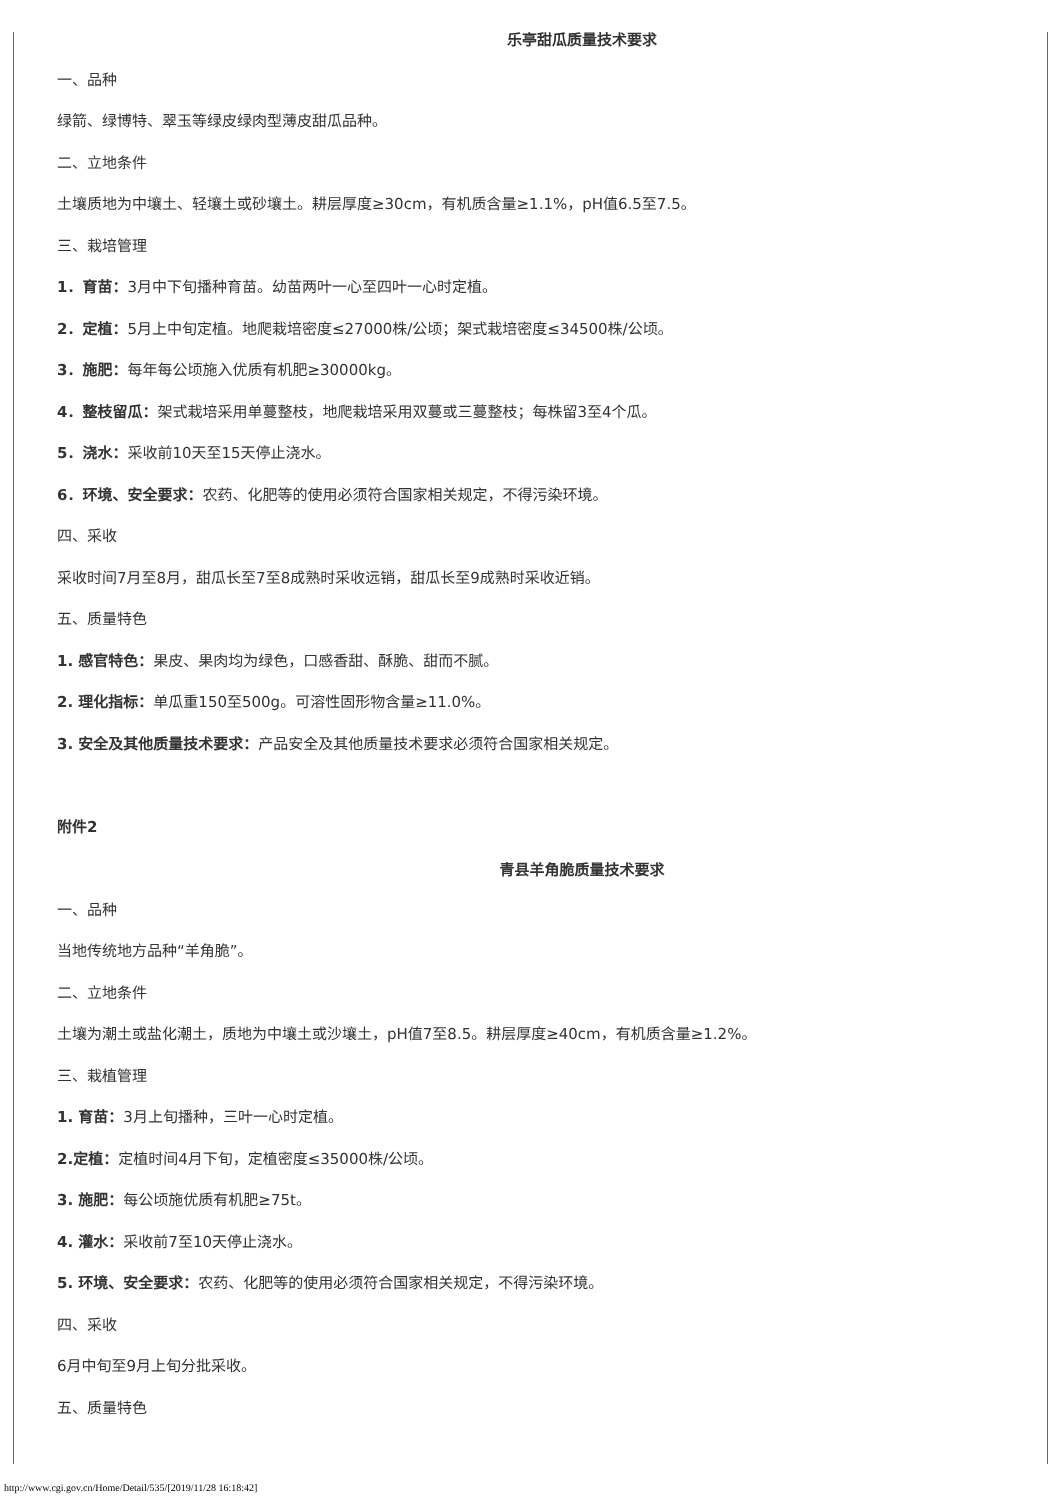乐亭甜瓜质量技术要求
一、品种
绿箭、绿博特、翠玉等绿皮绿肉型薄皮甜瓜品种。
二、立地条件
土壤质地为中壤土、轻壤土或砂壤土。耕层厚度≥30cm，有机质含量≥1.1%，pH值6.5至7.5。
三、栽培管理
1．育苗：3月中下旬播种育苗。幼苗两叶一心至四叶一心时定植。
2．定植：5月上中旬定植。地爬栽培密度≤27000株/公顷；架式栽培密度≤34500株/公顷。
3．施肥：每年每公顷施入优质有机肥≥30000kg。
4．整枝留瓜：架式栽培采用单蔓整枝，地爬栽培采用双蔓或三蔓整枝；每株留3至4个瓜。
5．浇水：采收前10天至15天停止浇水。
6．环境、安全要求：农药、化肥等的使用必须符合国家相关规定，不得污染环境。
四、采收
采收时间7月至8月，甜瓜长至7至8成熟时采收远销，甜瓜长至9成熟时采收近销。
五、质量特色
1. 感官特色：果皮、果肉均为绿色，口感香甜、酥脆、甜而不腻。
2. 理化指标：单瓜重150至500g。可溶性固形物含量≥11.0%。
3. 安全及其他质量技术要求：产品安全及其他质量技术要求必须符合国家相关规定。
附件2
青县羊角脆质量技术要求
一、品种
当地传统地方品种“羊角脆”。
二、立地条件
土壤为潮土或盐化潮土，质地为中壤土或沙壤土，pH值7至8.5。耕层厚度≥40cm，有机质含量≥1.2%。
三、栽植管理
1. 育苗：3月上旬播种，三叶一心时定植。
2.定植：定植时间4月下旬，定植密度≤35000株/公顷。
3. 施肥：每公顷施优质有机肥≥75t。
4. 灌水：采收前7至10天停止浇水。
5. 环境、安全要求：农药、化肥等的使用必须符合国家相关规定，不得污染环境。
四、采收
6月中旬至9月上旬分批采收。
五、质量特色
http://www.cgi.gov.cn/Home/Detail/535/[2019/11/28 16:18:42]